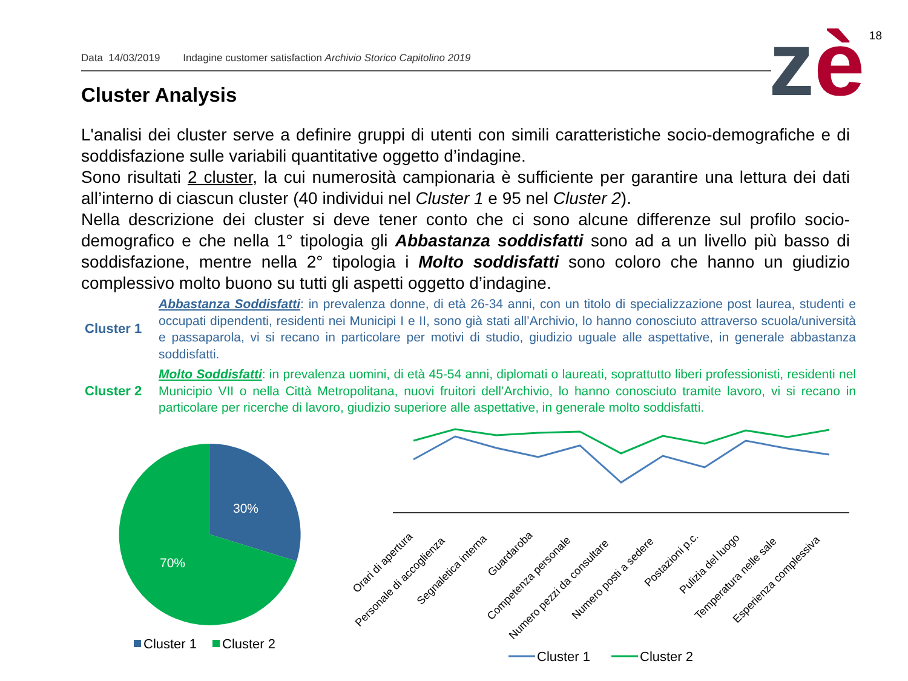18
Data 14/03/2019 Indagine customer satisfaction Archivio Storico Capitolino 2019 zè
Cluster Analysis
L'analisi dei cluster serve a definire gruppi di utenti con simili caratteristiche socio-demografiche e di soddisfazione sulle variabili quantitative oggetto d’indagine.
Sono risultati 2 cluster, la cui numerosità campionaria è sufficiente per garantire una lettura dei dati all’interno di ciascun cluster (40 individui nel Cluster 1 e 95 nel Cluster 2).
Nella descrizione dei cluster si deve tener conto che ci sono alcune differenze sul profilo socio-demografico e che nella 1° tipologia gli Abbastanza soddisfatti sono ad a un livello più basso di soddisfazione, mentre nella 2° tipologia i Molto soddisfatti sono coloro che hanno un giudizio complessivo molto buono su tutti gli aspetti oggetto d’indagine.
Cluster 1 Abbastanza Soddisfatti: in prevalenza donne, di età 26-34 anni, con un titolo di specializzazione post laurea, studenti e occupati dipendenti, residenti nei Municipi I e II, sono già stati all’Archivio, lo hanno conosciuto attraverso scuola/università e passaparola, vi si recano in particolare per motivi di studio, giudizio uguale alle aspettative, in generale abbastanza soddisfatti.
Cluster 2 Molto Soddisfatti: in prevalenza uomini, di età 45-54 anni, diplomati o laureati, soprattutto liberi professionisti, residenti nel Municipio VII o nella Città Metropolitana, nuovi fruitori dell’Archivio, lo hanno conosciuto tramite lavoro, vi si recano in particolare per ricerche di lavoro, giudizio superiore alle aspettative, in generale molto soddisfatti.
30%
70%
Cluster 1
Cluster 2
Orari di apertura
Personale di accoglienza
Segnaletica interna
Guardaroba
Competenza personale
Numero pezzi da consultare
Numero posti a sedere
Postazioni p.c.
Pulizia del luogo
Temperatura nelle sale
Esperienza complessiva
Cluster 1
Cluster 2